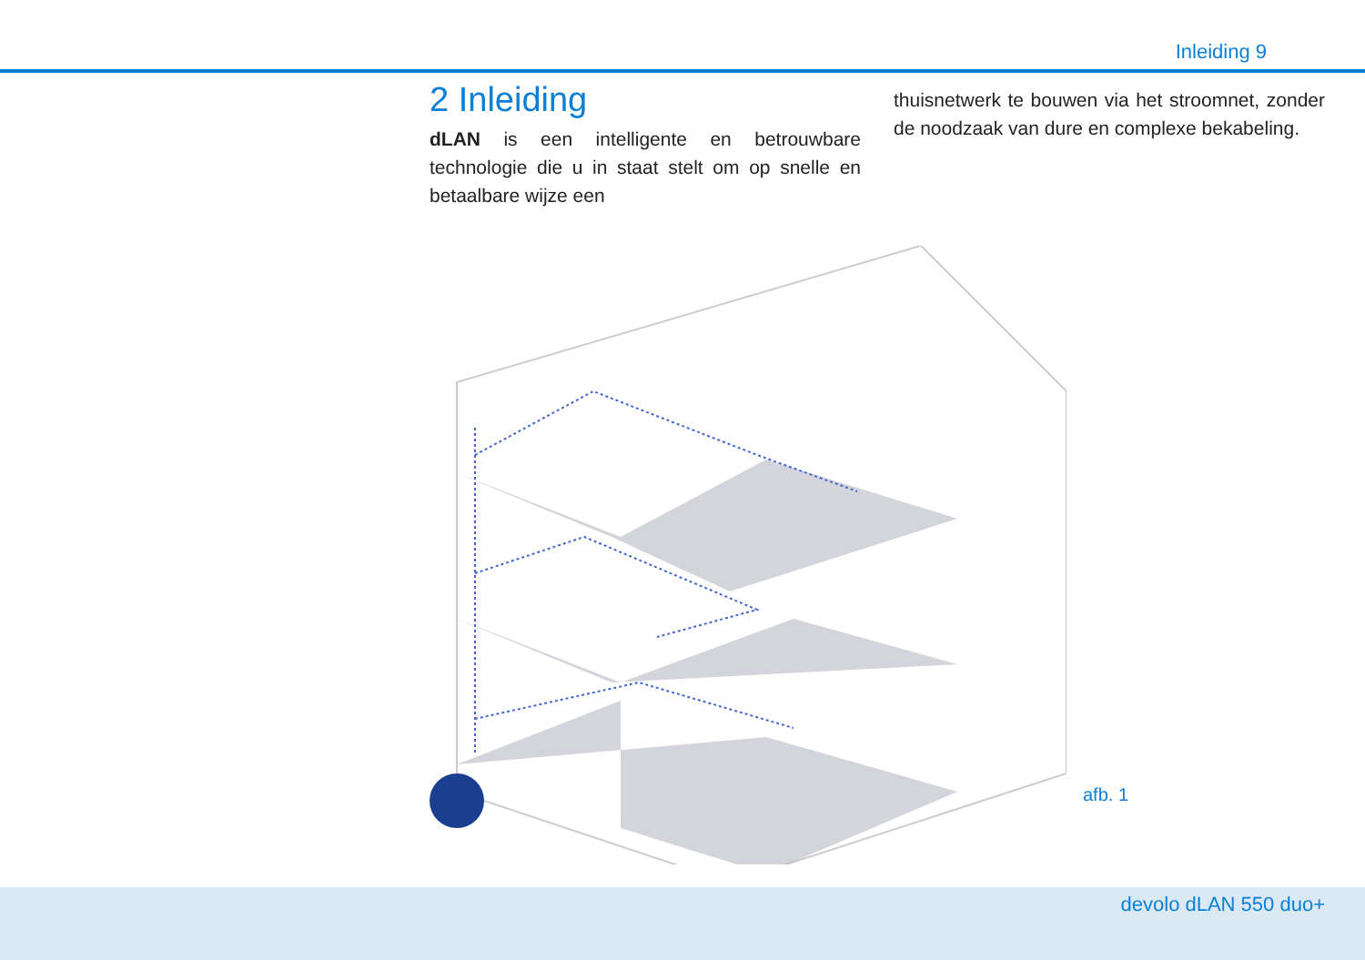Inleiding 9
2 Inleiding
dLAN is een intelligente en betrouwbare technologie die u in staat stelt om op snelle en betaalbare wijze een
thuisnetwerk te bouwen via het stroomnet, zonder de noodzaak van dure en complexe bekabeling.
afb. 1
devolo dLAN 550 duo+